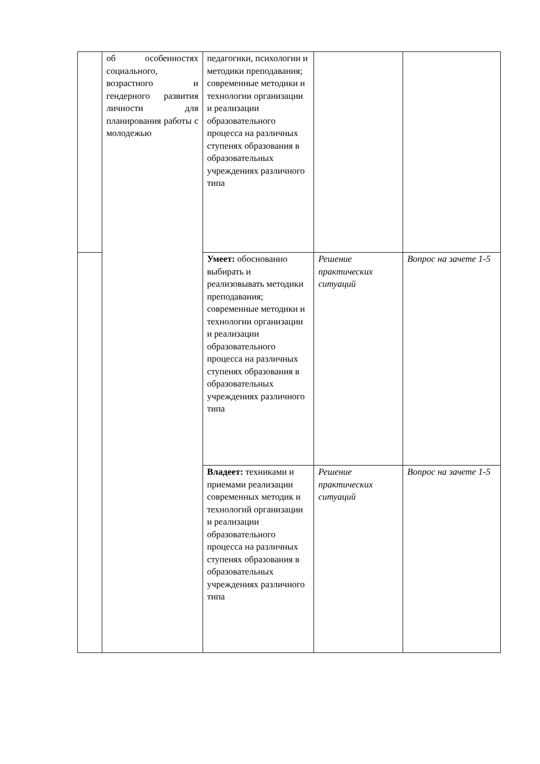| | об особенностях социального, возрастного и гендерного развития личности для планирования работы с молодежью | педагогики, психологии и методики преподавания; современные методики и технологии организации и реализации образовательного процесса на различных ступенях образования в образовательных учреждениях различного типа | | |
| | | Умеет: обоснованно выбирать и реализовывать методики преподавания; современные методики и технологии организации и реализации образовательного процесса на различных ступенях образования в образовательных учреждениях различного типа | Решение практических ситуаций | Вопрос на зачете 1-5 |
| | | Владеет: техниками и приемами реализации современных методик и технологий организации и реализации образовательного процесса на различных ступенях образования в образовательных учреждениях различного типа | Решение практических ситуаций | Вопрос на зачете 1-5 |